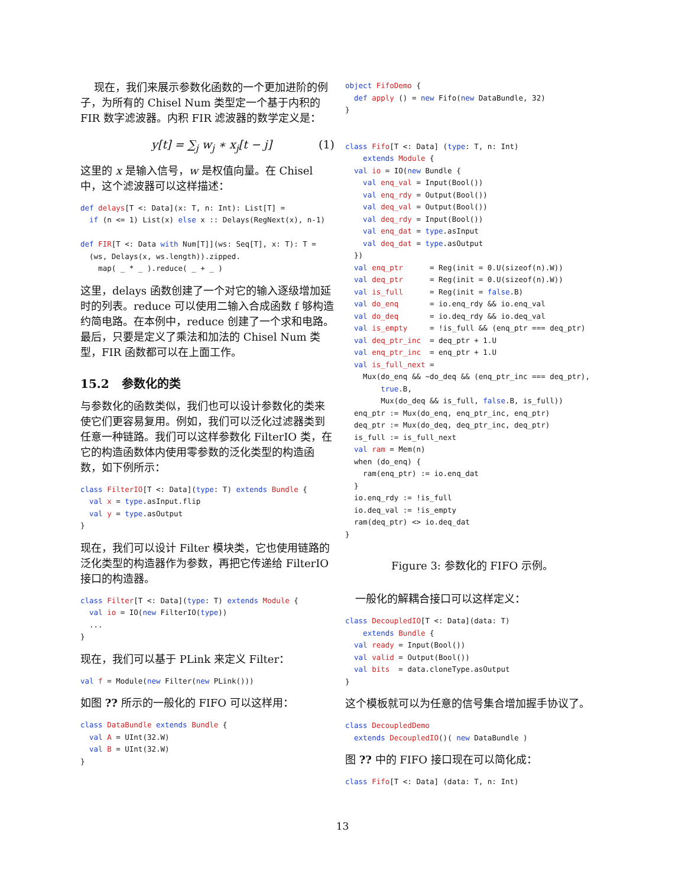现在，我们来展示参数化函数的一个更加进阶的例子，为所有的 Chisel Num 类型定一个基于内积的 FIR 数字滤波器。内积 FIR 滤波器的数学定义是：
y[t] = ∑<sub>j</sub> w<sub>j</sub> ∗ x<sub>j</sub>[t − j] (1)
这里的 x 是输入信号，w 是权值向量。在 Chisel 中，这个滤波器可以这样描述：
def delays[T <: Data](x: T, n: Int): List[T] =
  if (n <= 1) List(x) else x :: Delays(RegNext(x), n-1)

def FIR[T <: Data with Num[T]](ws: Seq[T], x: T): T =
  (ws, Delays(x, ws.length)).zipped.
    map( _ * _ ).reduce( _ + _ )
这里，delays 函数创建了一个对它的输入逐级增加延时的列表。reduce 可以使用二输入合成函数 f 够构造约简电路。在本例中，reduce 创建了一个求和电路。最后，只要是定义了乘法和加法的 Chisel Num 类型，FIR 函数都可以在上面工作。
15.2 参数化的类
与参数化的函数类似，我们也可以设计参数化的类来使它们更容易复用。例如，我们可以泛化过滤器类到任意一种链路。我们可以这样参数化 FilterIO 类，在它的构造函数体内使用零参数的泛化类型的构造函数，如下例所示：
class FilterIO[T <: Data](type: T) extends Bundle {
  val x = type.asInput.flip
  val y = type.asOutput
}
现在，我们可以设计 Filter 模块类，它也使用链路的泛化类型的构造器作为参数，再把它传递给 FilterIO 接口的构造器。
class Filter[T <: Data](type: T) extends Module {
  val io = IO(new FilterIO(type))
  ...
}
现在，我们可以基于 PLink 来定义 Filter：
val f = Module(new Filter(new PLink()))
如图 ?? 所示的一般化的 FIFO 可以这样用：
class DataBundle extends Bundle {
  val A = UInt(32.W)
  val B = UInt(32.W)
}
object FifoDemo {
  def apply () = new Fifo(new DataBundle, 32)
}


class Fifo[T <: Data] (type: T, n: Int)
    extends Module {
  val io = IO(new Bundle {
    val enq_val = Input(Bool())
    val enq_rdy = Output(Bool())
    val deq_val = Output(Bool())
    val deq_rdy = Input(Bool())
    val enq_dat = type.asInput
    val deq_dat = type.asOutput
  })
  val enq_ptr      = Reg(init = 0.U(sizeof(n).W))
  val deq_ptr      = Reg(init = 0.U(sizeof(n).W))
  val is_full      = Reg(init = false.B)
  val do_enq       = io.enq_rdy && io.enq_val
  val do_deq       = io.deq_rdy && io.deq_val
  val is_empty     = !is_full && (enq_ptr === deq_ptr)
  val deq_ptr_inc  = deq_ptr + 1.U
  val enq_ptr_inc  = enq_ptr + 1.U
  val is_full_next =
    Mux(do_enq && ~do_deq && (enq_ptr_inc === deq_ptr),
        true.B,
        Mux(do_deq && is_full, false.B, is_full))
  enq_ptr := Mux(do_enq, enq_ptr_inc, enq_ptr)
  deq_ptr := Mux(do_deq, deq_ptr_inc, deq_ptr)
  is_full := is_full_next
  val ram = Mem(n)
  when (do_enq) {
    ram(enq_ptr) := io.enq_dat
  }
  io.enq_rdy := !is_full
  io.deq_val := !is_empty
  ram(deq_ptr) <> io.deq_dat
}
Figure 3: 参数化的 FIFO 示例。
一般化的解耦合接口可以这样定义：
class DecoupledIO[T <: Data](data: T)
    extends Bundle {
  val ready = Input(Bool())
  val valid = Output(Bool())
  val bits  = data.cloneType.asOutput
}
这个模板就可以为任意的信号集合增加握手协议了。
class DecoupledDemo
  extends DecoupledIO()( new DataBundle )
图 ?? 中的 FIFO 接口现在可以简化成：
class Fifo[T <: Data] (data: T, n: Int)
13